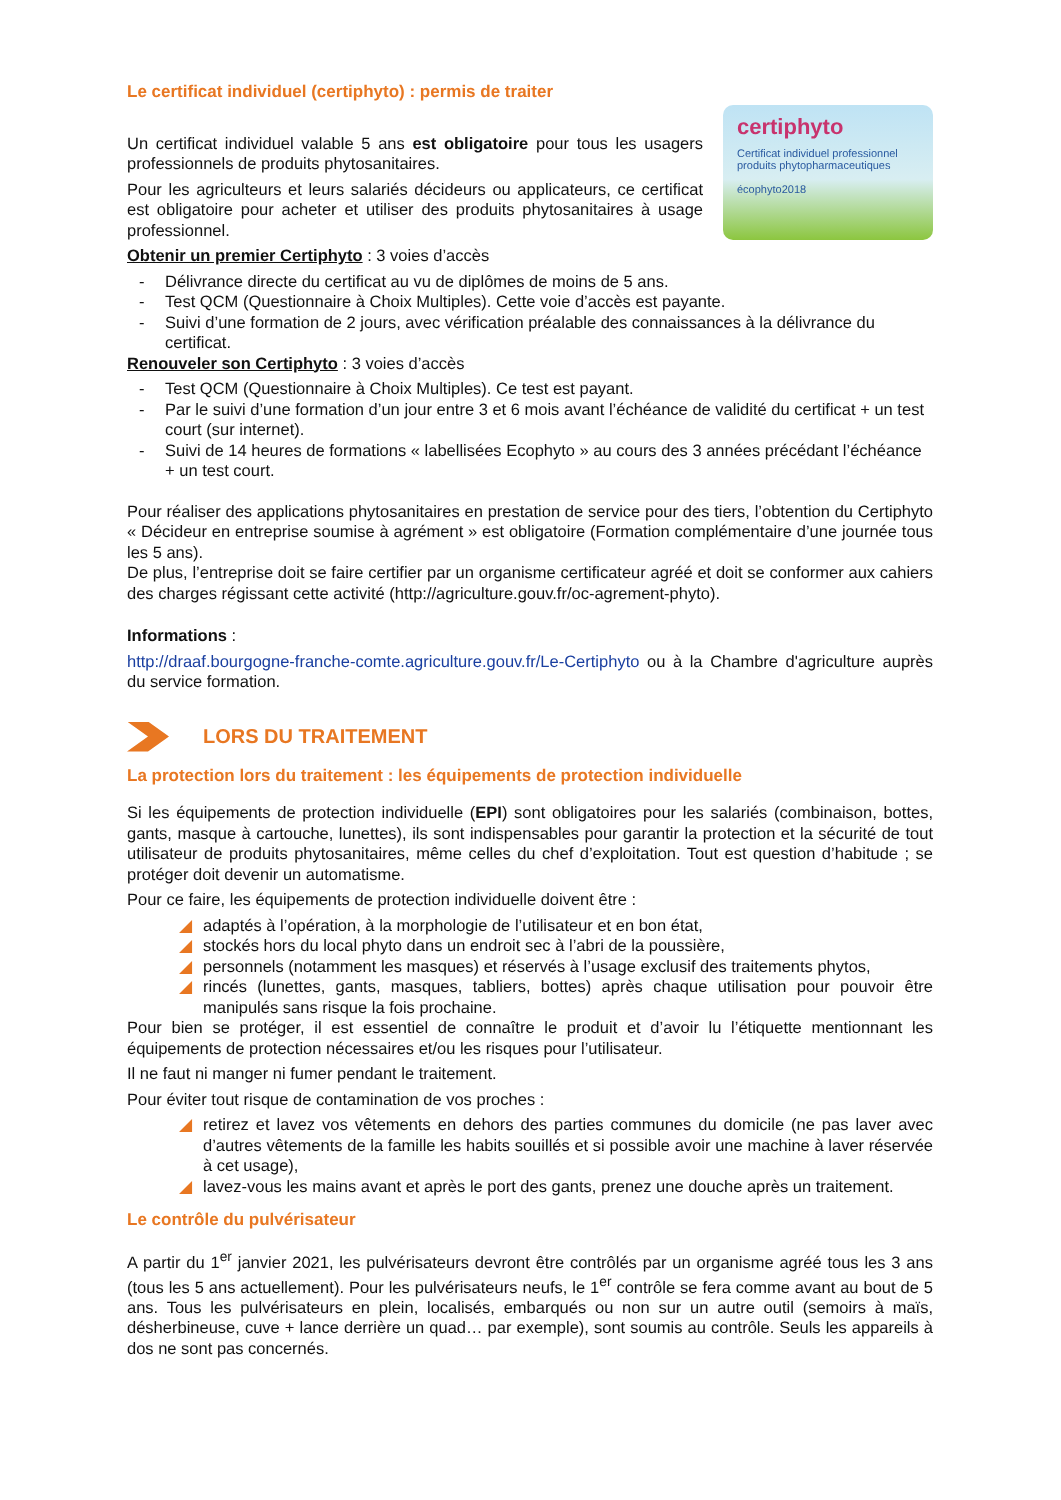Le certificat individuel (certiphyto) : permis de traiter
Un certificat individuel valable 5 ans est obligatoire pour tous les usagers professionnels de produits phytosanitaires.
Pour les agriculteurs et leurs salariés décideurs ou applicateurs, ce certificat est obligatoire pour acheter et utiliser des produits phytosanitaires à usage professionnel.
certiphyto
Certificat individuel professionnel
produits phytopharmaceutiques
écophyto2018
Obtenir un premier Certiphyto : 3 voies d’accès
- Délivrance directe du certificat au vu de diplômes de moins de 5 ans.
- Test QCM (Questionnaire à Choix Multiples). Cette voie d’accès est payante.
- Suivi d’une formation de 2 jours, avec vérification préalable des connaissances à la délivrance du certificat.
Renouveler son Certiphyto : 3 voies d’accès
- Test QCM (Questionnaire à Choix Multiples). Ce test est payant.
- Par le suivi d’une formation d’un jour entre 3 et 6 mois avant l’échéance de validité du certificat + un test court (sur internet).
- Suivi de 14 heures de formations « labellisées Ecophyto » au cours des 3 années précédant l’échéance + un test court.
Pour réaliser des applications phytosanitaires en prestation de service pour des tiers, l’obtention du Certiphyto « Décideur en entreprise soumise à agrément » est obligatoire (Formation complémentaire d’une journée tous les 5 ans).
De plus, l’entreprise doit se faire certifier par un organisme certificateur agréé et doit se conformer aux cahiers des charges régissant cette activité (http://agriculture.gouv.fr/oc-agrement-phyto).
Informations :
http://draaf.bourgogne-franche-comte.agriculture.gouv.fr/Le-Certiphyto ou à la Chambre d'agriculture auprès du service formation.
LORS DU TRAITEMENT
La protection lors du traitement : les équipements de protection individuelle
Si les équipements de protection individuelle (EPI) sont obligatoires pour les salariés (combinaison, bottes, gants, masque à cartouche, lunettes), ils sont indispensables pour garantir la protection et la sécurité de tout utilisateur de produits phytosanitaires, même celles du chef d’exploitation. Tout est question d’habitude ; se protéger doit devenir un automatisme.
Pour ce faire, les équipements de protection individuelle doivent être :
◢ adaptés à l’opération, à la morphologie de l’utilisateur et en bon état,
◢ stockés hors du local phyto dans un endroit sec à l’abri de la poussière,
◢ personnels (notamment les masques) et réservés à l’usage exclusif des traitements phytos,
◢ rincés (lunettes, gants, masques, tabliers, bottes) après chaque utilisation pour pouvoir être manipulés sans risque la fois prochaine.
Pour bien se protéger, il est essentiel de connaître le produit et d’avoir lu l’étiquette mentionnant les équipements de protection nécessaires et/ou les risques pour l’utilisateur.
Il ne faut ni manger ni fumer pendant le traitement.
Pour éviter tout risque de contamination de vos proches :
◢ retirez et lavez vos vêtements en dehors des parties communes du domicile (ne pas laver avec d’autres vêtements de la famille les habits souillés et si possible avoir une machine à laver réservée à cet usage),
◢ lavez-vous les mains avant et après le port des gants, prenez une douche après un traitement.
Le contrôle du pulvérisateur
A partir du 1<sup>er</sup> janvier 2021, les pulvérisateurs devront être contrôlés par un organisme agréé tous les 3 ans (tous les 5 ans actuellement). Pour les pulvérisateurs neufs, le 1<sup>er</sup> contrôle se fera comme avant au bout de 5 ans. Tous les pulvérisateurs en plein, localisés, embarqués ou non sur un autre outil (semoirs à maïs, désherbineuse, cuve + lance derrière un quad… par exemple), sont soumis au contrôle. Seuls les appareils à dos ne sont pas concernés.